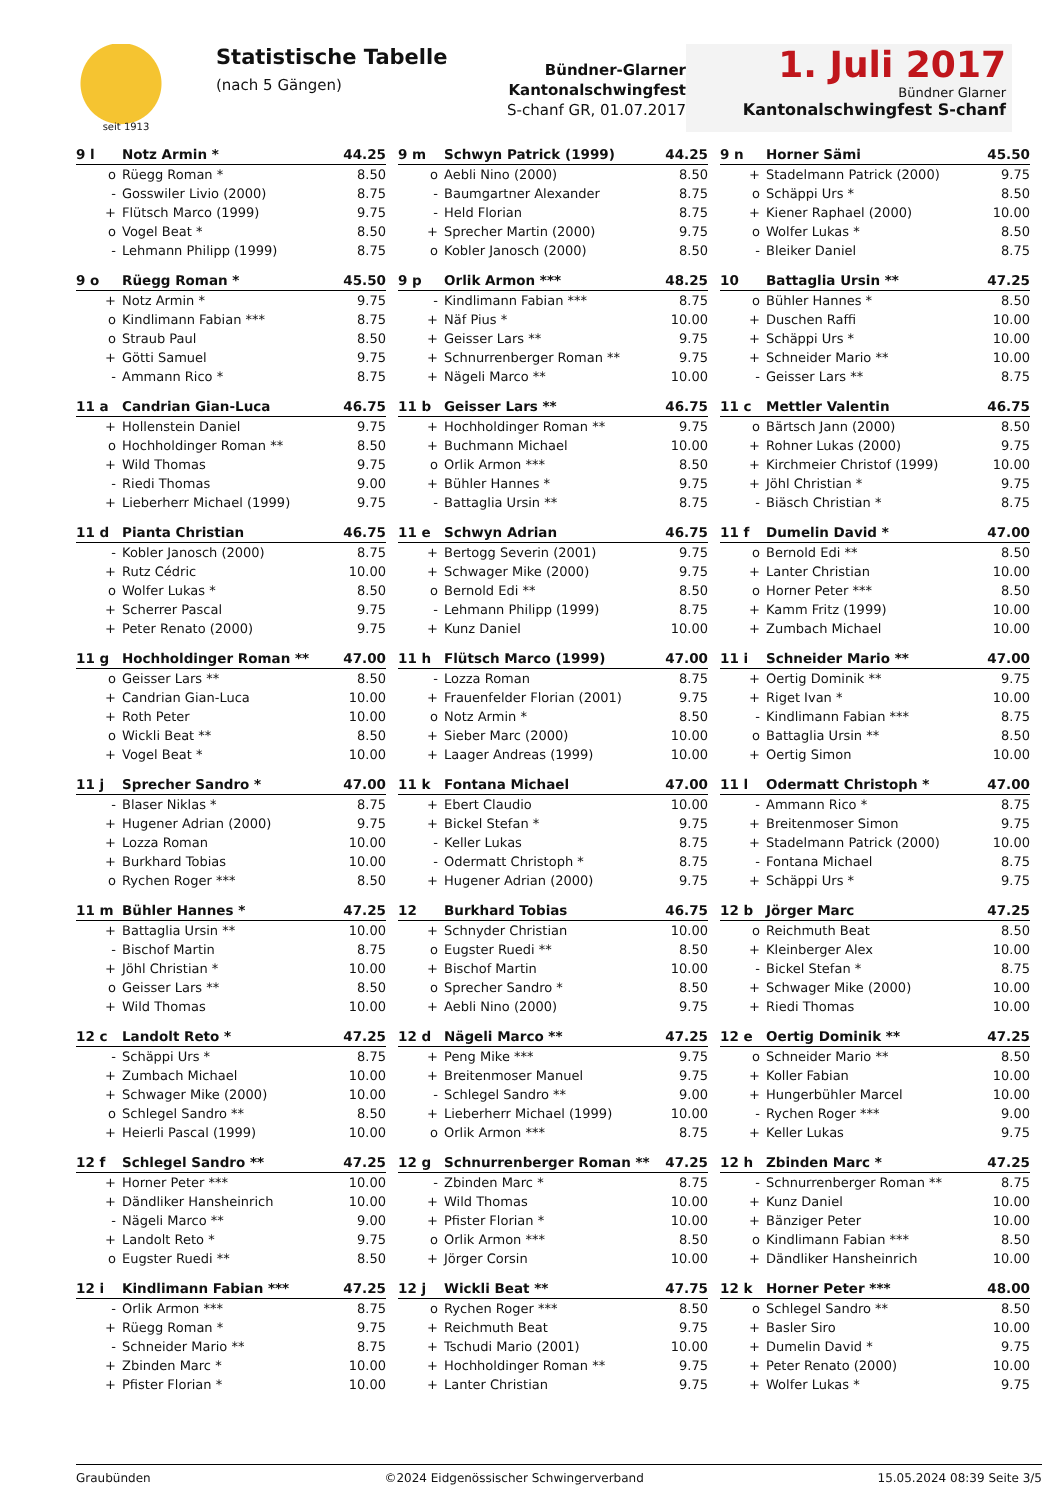seit 1913
Statistische Tabelle
(nach 5 Gängen)
Bündner-Glarner Kantonalschwingfest
S-chanf GR, 01.07.2017
1. Juli 2017
Bündner Glarner
Kantonalschwingfest S-chanf
| 9 l | Notz Armin * | | 44.25 |
| --- | --- | --- | --- |
| o | | Rüegg Roman * | 8.50 |
| - | | Gosswiler Livio (2000) | 8.75 |
| + | | Flütsch Marco (1999) | 9.75 |
| o | | Vogel Beat * | 8.50 |
| - | | Lehmann Philipp (1999) | 8.75 |
| 9 m | Schwyn Patrick (1999) | | 44.25 |
| --- | --- | --- | --- |
| o | | Aebli Nino (2000) | 8.50 |
| - | | Baumgartner Alexander | 8.75 |
| - | | Held Florian | 8.75 |
| + | | Sprecher Martin (2000) | 9.75 |
| o | | Kobler Janosch (2000) | 8.50 |
| 9 n | Horner Sämi | | 45.50 |
| --- | --- | --- | --- |
| + | | Stadelmann Patrick (2000) | 9.75 |
| o | | Schäppi Urs * | 8.50 |
| + | | Kiener Raphael (2000) | 10.00 |
| o | | Wolfer Lukas * | 8.50 |
| - | | Bleiker Daniel | 8.75 |
| 9 o | Rüegg Roman * | | 45.50 |
| --- | --- | --- | --- |
| + | | Notz Armin * | 9.75 |
| o | | Kindlimann Fabian *** | 8.75 |
| o | | Straub Paul | 8.50 |
| + | | Götti Samuel | 9.75 |
| - | | Ammann Rico * | 8.75 |
| 9 p | Orlik Armon *** | | 48.25 |
| --- | --- | --- | --- |
| - | | Kindlimann Fabian *** | 8.75 |
| + | | Näf Pius * | 10.00 |
| + | | Geisser Lars ** | 9.75 |
| + | | Schnurrenberger Roman ** | 9.75 |
| + | | Nägeli Marco ** | 10.00 |
| 10 | Battaglia Ursin ** | | 47.25 |
| --- | --- | --- | --- |
| o | | Bühler Hannes * | 8.50 |
| + | | Duschen Raffi | 10.00 |
| + | | Schäppi Urs * | 10.00 |
| + | | Schneider Mario ** | 10.00 |
| - | | Geisser Lars ** | 8.75 |
| 11 a | Candrian Gian-Luca | | 46.75 |
| --- | --- | --- | --- |
| + | | Hollenstein Daniel | 9.75 |
| o | | Hochholdinger Roman ** | 8.50 |
| + | | Wild Thomas | 9.75 |
| - | | Riedi Thomas | 9.00 |
| + | | Lieberherr Michael (1999) | 9.75 |
| 11 b | Geisser Lars ** | | 46.75 |
| --- | --- | --- | --- |
| + | | Hochholdinger Roman ** | 9.75 |
| + | | Buchmann Michael | 10.00 |
| o | | Orlik Armon *** | 8.50 |
| + | | Bühler Hannes * | 9.75 |
| - | | Battaglia Ursin ** | 8.75 |
| 11 c | Mettler Valentin | | 46.75 |
| --- | --- | --- | --- |
| o | | Bärtsch Jann (2000) | 8.50 |
| + | | Rohner Lukas (2000) | 9.75 |
| + | | Kirchmeier Christof (1999) | 10.00 |
| + | | Jöhl Christian * | 9.75 |
| - | | Biäsch Christian * | 8.75 |
| 11 d | Pianta Christian | | 46.75 |
| --- | --- | --- | --- |
| - | | Kobler Janosch (2000) | 8.75 |
| + | | Rutz Cédric | 10.00 |
| o | | Wolfer Lukas * | 8.50 |
| + | | Scherrer Pascal | 9.75 |
| + | | Peter Renato (2000) | 9.75 |
| 11 e | Schwyn Adrian | | 46.75 |
| --- | --- | --- | --- |
| + | | Bertogg Severin (2001) | 9.75 |
| + | | Schwager Mike (2000) | 9.75 |
| o | | Bernold Edi ** | 8.50 |
| - | | Lehmann Philipp (1999) | 8.75 |
| + | | Kunz Daniel | 10.00 |
| 11 f | Dumelin David * | | 47.00 |
| --- | --- | --- | --- |
| o | | Bernold Edi ** | 8.50 |
| + | | Lanter Christian | 10.00 |
| o | | Horner Peter *** | 8.50 |
| + | | Kamm Fritz (1999) | 10.00 |
| + | | Zumbach Michael | 10.00 |
| 11 g | Hochholdinger Roman ** | | 47.00 |
| --- | --- | --- | --- |
| o | | Geisser Lars ** | 8.50 |
| + | | Candrian Gian-Luca | 10.00 |
| + | | Roth Peter | 10.00 |
| o | | Wickli Beat ** | 8.50 |
| + | | Vogel Beat * | 10.00 |
| 11 h | Flütsch Marco (1999) | | 47.00 |
| --- | --- | --- | --- |
| - | | Lozza Roman | 8.75 |
| + | | Frauenfelder Florian (2001) | 9.75 |
| o | | Notz Armin * | 8.50 |
| + | | Sieber Marc (2000) | 10.00 |
| + | | Laager Andreas (1999) | 10.00 |
| 11 i | Schneider Mario ** | | 47.00 |
| --- | --- | --- | --- |
| + | | Oertig Dominik ** | 9.75 |
| + | | Riget Ivan * | 10.00 |
| - | | Kindlimann Fabian *** | 8.75 |
| o | | Battaglia Ursin ** | 8.50 |
| + | | Oertig Simon | 10.00 |
| 11 j | Sprecher Sandro * | | 47.00 |
| --- | --- | --- | --- |
| - | | Blaser Niklas * | 8.75 |
| + | | Hugener Adrian (2000) | 9.75 |
| + | | Lozza Roman | 10.00 |
| + | | Burkhard Tobias | 10.00 |
| o | | Rychen Roger *** | 8.50 |
| 11 k | Fontana Michael | | 47.00 |
| --- | --- | --- | --- |
| + | | Ebert Claudio | 10.00 |
| + | | Bickel Stefan * | 9.75 |
| - | | Keller Lukas | 8.75 |
| - | | Odermatt Christoph * | 8.75 |
| + | | Hugener Adrian (2000) | 9.75 |
| 11 l | Odermatt Christoph * | | 47.00 |
| --- | --- | --- | --- |
| - | | Ammann Rico * | 8.75 |
| + | | Breitenmoser Simon | 9.75 |
| + | | Stadelmann Patrick (2000) | 10.00 |
| - | | Fontana Michael | 8.75 |
| + | | Schäppi Urs * | 9.75 |
| 11 m | Bühler Hannes * | | 47.25 |
| --- | --- | --- | --- |
| + | | Battaglia Ursin ** | 10.00 |
| - | | Bischof Martin | 8.75 |
| + | | Jöhl Christian * | 10.00 |
| o | | Geisser Lars ** | 8.50 |
| + | | Wild Thomas | 10.00 |
| 12 | Burkhard Tobias | | 46.75 |
| --- | --- | --- | --- |
| + | | Schnyder Christian | 10.00 |
| o | | Eugster Ruedi ** | 8.50 |
| + | | Bischof Martin | 10.00 |
| o | | Sprecher Sandro * | 8.50 |
| + | | Aebli Nino (2000) | 9.75 |
| 12 b | Jörger Marc | | 47.25 |
| --- | --- | --- | --- |
| o | | Reichmuth Beat | 8.50 |
| + | | Kleinberger Alex | 10.00 |
| - | | Bickel Stefan * | 8.75 |
| + | | Schwager Mike (2000) | 10.00 |
| + | | Riedi Thomas | 10.00 |
| 12 c | Landolt Reto * | | 47.25 |
| --- | --- | --- | --- |
| - | | Schäppi Urs * | 8.75 |
| + | | Zumbach Michael | 10.00 |
| + | | Schwager Mike (2000) | 10.00 |
| o | | Schlegel Sandro ** | 8.50 |
| + | | Heierli Pascal (1999) | 10.00 |
| 12 d | Nägeli Marco ** | | 47.25 |
| --- | --- | --- | --- |
| + | | Peng Mike *** | 9.75 |
| + | | Breitenmoser Manuel | 9.75 |
| - | | Schlegel Sandro ** | 9.00 |
| + | | Lieberherr Michael (1999) | 10.00 |
| o | | Orlik Armon *** | 8.75 |
| 12 e | Oertig Dominik ** | | 47.25 |
| --- | --- | --- | --- |
| o | | Schneider Mario ** | 8.50 |
| + | | Koller Fabian | 10.00 |
| + | | Hungerbühler Marcel | 10.00 |
| - | | Rychen Roger *** | 9.00 |
| + | | Keller Lukas | 9.75 |
| 12 f | Schlegel Sandro ** | | 47.25 |
| --- | --- | --- | --- |
| + | | Horner Peter *** | 10.00 |
| + | | Dändliker Hansheinrich | 10.00 |
| - | | Nägeli Marco ** | 9.00 |
| + | | Landolt Reto * | 9.75 |
| o | | Eugster Ruedi ** | 8.50 |
| 12 g | Schnurrenberger Roman ** | | 47.25 |
| --- | --- | --- | --- |
| - | | Zbinden Marc * | 8.75 |
| + | | Wild Thomas | 10.00 |
| + | | Pfister Florian * | 10.00 |
| o | | Orlik Armon *** | 8.50 |
| + | | Jörger Corsin | 10.00 |
| 12 h | Zbinden Marc * | | 47.25 |
| --- | --- | --- | --- |
| - | | Schnurrenberger Roman ** | 8.75 |
| + | | Kunz Daniel | 10.00 |
| + | | Bänziger Peter | 10.00 |
| o | | Kindlimann Fabian *** | 8.50 |
| + | | Dändliker Hansheinrich | 10.00 |
| 12 i | Kindlimann Fabian *** | | 47.25 |
| --- | --- | --- | --- |
| - | | Orlik Armon *** | 8.75 |
| + | | Rüegg Roman * | 9.75 |
| - | | Schneider Mario ** | 8.75 |
| + | | Zbinden Marc * | 10.00 |
| + | | Pfister Florian * | 10.00 |
| 12 j | Wickli Beat ** | | 47.75 |
| --- | --- | --- | --- |
| o | | Rychen Roger *** | 8.50 |
| + | | Reichmuth Beat | 9.75 |
| + | | Tschudi Mario (2001) | 10.00 |
| + | | Hochholdinger Roman ** | 9.75 |
| + | | Lanter Christian | 9.75 |
| 12 k | Horner Peter *** | | 48.00 |
| --- | --- | --- | --- |
| o | | Schlegel Sandro ** | 8.50 |
| + | | Basler Siro | 10.00 |
| + | | Dumelin David * | 9.75 |
| + | | Peter Renato (2000) | 10.00 |
| + | | Wolfer Lukas * | 9.75 |
Graubünden ©2024 Eidgenössischer Schwingerverband 15.05.2024 08:39 Seite 3/5